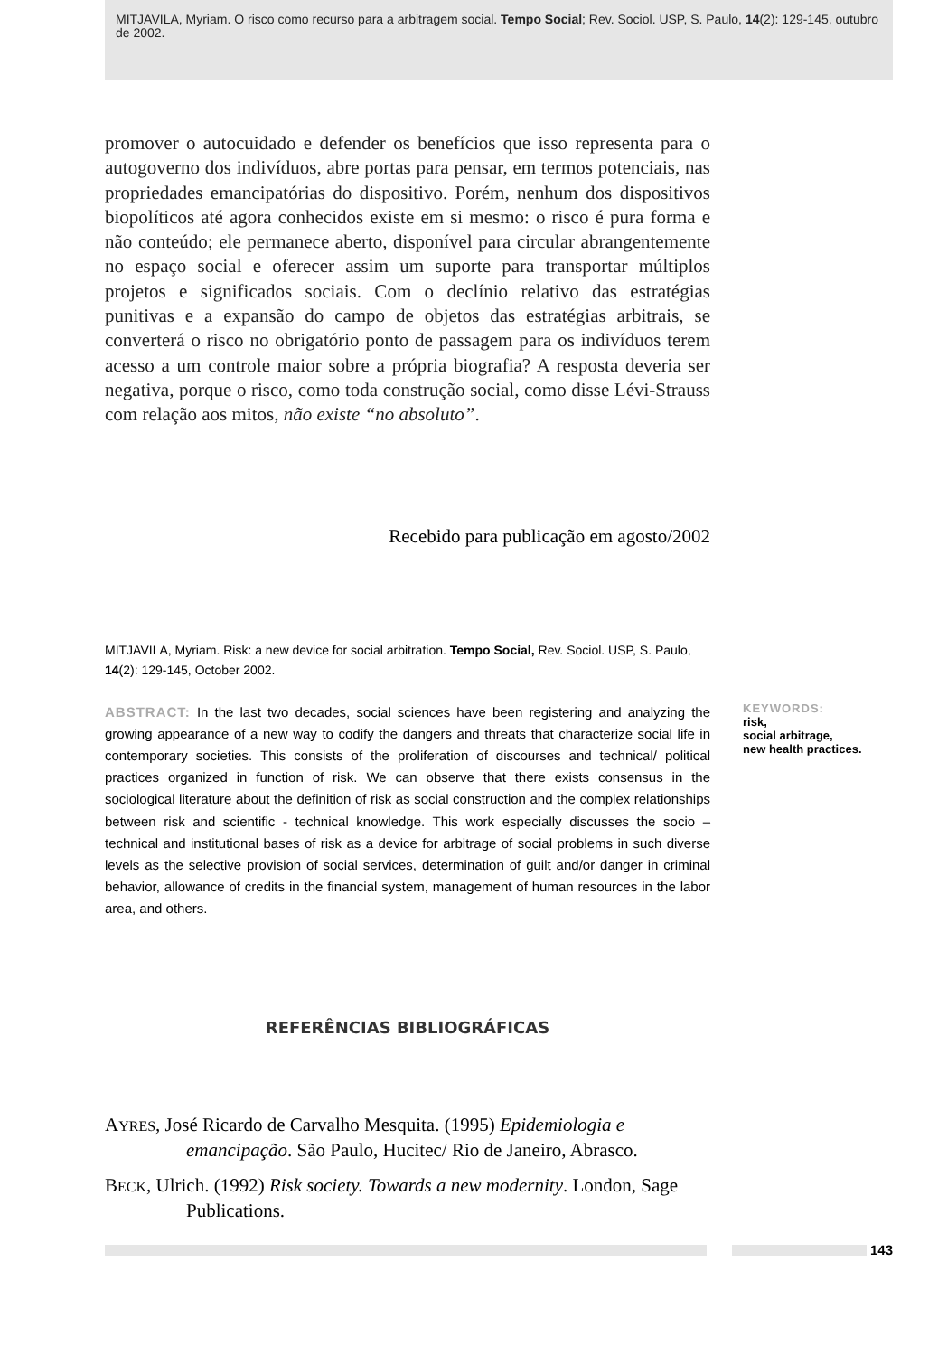MITJAVILA, Myriam. O risco como recurso para a arbitragem social. Tempo Social; Rev. Sociol. USP, S. Paulo, 14(2): 129-145, outubro de 2002.
promover o autocuidado e defender os benefícios que isso representa para o autogoverno dos indivíduos, abre portas para pensar, em termos potenciais, nas propriedades emancipatórias do dispositivo. Porém, nenhum dos dispositivos biopolíticos até agora conhecidos existe em si mesmo: o risco é pura forma e não conteúdo; ele permanece aberto, disponível para circular abrangentemente no espaço social e oferecer assim um suporte para transportar múltiplos projetos e significados sociais. Com o declínio relativo das estratégias punitivas e a expansão do campo de objetos das estratégias arbitrais, se converterá o risco no obrigatório ponto de passagem para os indivíduos terem acesso a um controle maior sobre a própria biografia? A resposta deveria ser negativa, porque o risco, como toda construção social, como disse Lévi-Strauss com relação aos mitos, não existe “no absoluto”.
Recebido para publicação em agosto/2002
MITJAVILA, Myriam. Risk: a new device for social arbitration. Tempo Social, Rev. Sociol. USP, S. Paulo, 14(2): 129-145, October 2002.
ABSTRACT: In the last two decades, social sciences have been registering and analyzing the growing appearance of a new way to codify the dangers and threats that characterize social life in contemporary societies. This consists of the proliferation of discourses and technical/ political practices organized in function of risk. We can observe that there exists consensus in the sociological literature about the definition of risk as social construction and the complex relationships between risk and scientific - technical knowledge. This work especially discusses the socio – technical and institutional bases of risk as a device for arbitrage of social problems in such diverse levels as the selective provision of social services, determination of guilt and/or danger in criminal behavior, allowance of credits in the financial system, management of human resources in the labor area, and others.
KEYWORDS:
risk,
social arbitrage,
new health practices.
REFERÊNCIAS BIBLIOGRÁFICAS
AYRES, José Ricardo de Carvalho Mesquita. (1995) Epidemiologia e emancipação. São Paulo, Hucitec/ Rio de Janeiro, Abrasco.
BECK, Ulrich. (1992) Risk society. Towards a new modernity. London, Sage Publications.
143